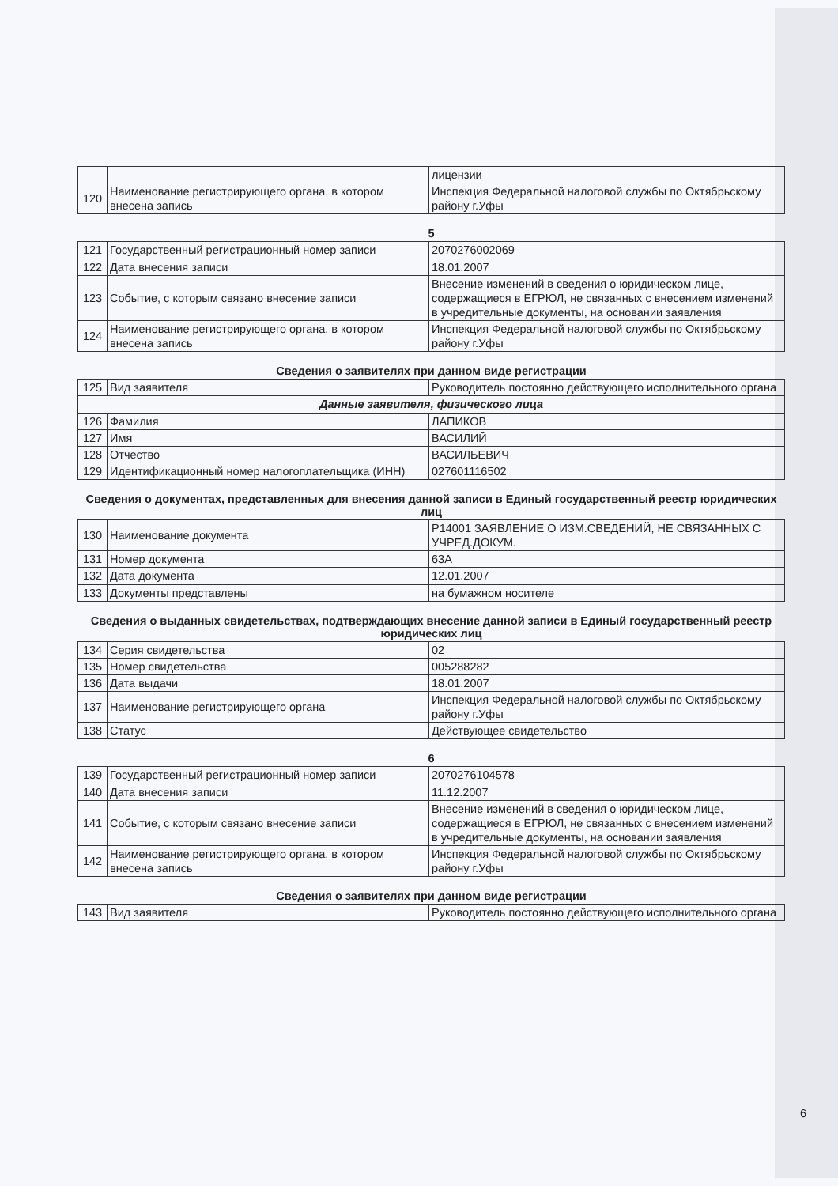| | | лицензии |
| 120 | Наименование регистрирующего органа, в котором внесена запись | Инспекция Федеральной налоговой службы по Октябрьскому району г.Уфы |
5
| 121 | Государственный регистрационный номер записи | 2070276002069 |
| 122 | Дата внесения записи | 18.01.2007 |
| 123 | Событие, с которым связано внесение записи | Внесение изменений в сведения о юридическом лице, содержащиеся в ЕГРЮЛ, не связанных с внесением изменений в учредительные документы, на основании заявления |
| 124 | Наименование регистрирующего органа, в котором внесена запись | Инспекция Федеральной налоговой службы по Октябрьскому району г.Уфы |
Сведения о заявителях при данном виде регистрации
| 125 | Вид заявителя | Руководитель постоянно действующего исполнительного органа |
| Данные заявителя, физического лица | | |
| 126 | Фамилия | ЛАПИКОВ |
| 127 | Имя | ВАСИЛИЙ |
| 128 | Отчество | ВАСИЛЬЕВИЧ |
| 129 | Идентификационный номер налогоплательщика (ИНН) | 027601116502 |
Сведения о документах, представленных для внесения данной записи в Единый государственный реестр юридических лиц
| 130 | Наименование документа | Р14001 ЗАЯВЛЕНИЕ О ИЗМ.СВЕДЕНИЙ, НЕ СВЯЗАННЫХ С УЧРЕД.ДОКУМ. |
| 131 | Номер документа | 63А |
| 132 | Дата документа | 12.01.2007 |
| 133 | Документы представлены | на бумажном носителе |
Сведения о выданных свидетельствах, подтверждающих внесение данной записи в Единый государственный реестр юридических лиц
| 134 | Серия свидетельства | 02 |
| 135 | Номер свидетельства | 005288282 |
| 136 | Дата выдачи | 18.01.2007 |
| 137 | Наименование регистрирующего органа | Инспекция Федеральной налоговой службы по Октябрьскому району г.Уфы |
| 138 | Статус | Действующее свидетельство |
6
| 139 | Государственный регистрационный номер записи | 2070276104578 |
| 140 | Дата внесения записи | 11.12.2007 |
| 141 | Событие, с которым связано внесение записи | Внесение изменений в сведения о юридическом лице, содержащиеся в ЕГРЮЛ, не связанных с внесением изменений в учредительные документы, на основании заявления |
| 142 | Наименование регистрирующего органа, в котором внесена запись | Инспекция Федеральной налоговой службы по Октябрьскому району г.Уфы |
Сведения о заявителях при данном виде регистрации
| 143 | Вид заявителя | Руководитель постоянно действующего исполнительного органа |
6